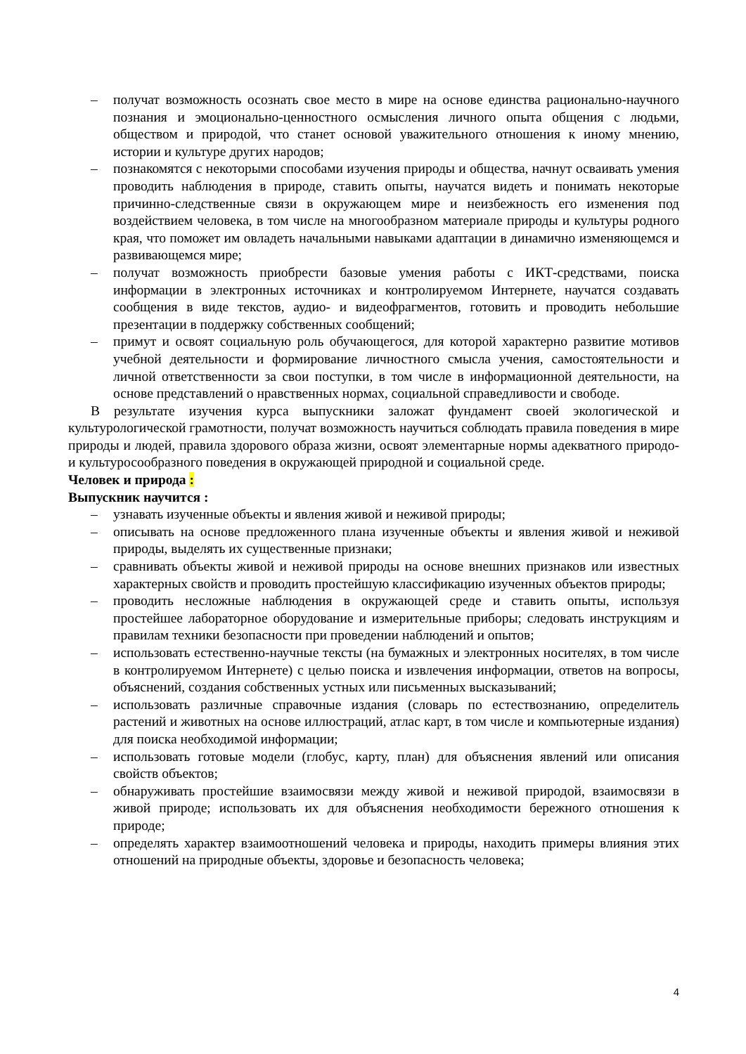– получат возможность осознать свое место в мире на основе единства рационально-научного познания и эмоционально-ценностного осмысления личного опыта общения с людьми, обществом и природой, что станет основой уважительного отношения к иному мнению, истории и культуре других народов;
– познакомятся с некоторыми способами изучения природы и общества, начнут осваивать умения проводить наблюдения в природе, ставить опыты, научатся видеть и понимать некоторые причинно-следственные связи в окружающем мире и неизбежность его изменения под воздействием человека, в том числе на многообразном материале природы и культуры родного края, что поможет им овладеть начальными навыками адаптации в динамично изменяющемся и развивающемся мире;
– получат возможность приобрести базовые умения работы с ИКТ-средствами, поиска информации в электронных источниках и контролируемом Интернете, научатся создавать сообщения в виде текстов, аудио- и видеофрагментов, готовить и проводить небольшие презентации в поддержку собственных сообщений;
– примут и освоят социальную роль обучающегося, для которой характерно развитие мотивов учебной деятельности и формирование личностного смысла учения, самостоятельности и личной ответственности за свои поступки, в том числе в информационной деятельности, на основе представлений о нравственных нормах, социальной справедливости и свободе.
В результате изучения курса выпускники заложат фундамент своей экологической и культурологической грамотности, получат возможность научиться соблюдать правила поведения в мире природы и людей, правила здорового образа жизни, освоят элементарные нормы адекватного природо- и культуросообразного поведения в окружающей природной и социальной среде.
Человек и природа :
Выпускник научится :
– узнавать изученные объекты и явления живой и неживой природы;
– описывать на основе предложенного плана изученные объекты и явления живой и неживой природы, выделять их существенные признаки;
– сравнивать объекты живой и неживой природы на основе внешних признаков или известных характерных свойств и проводить простейшую классификацию изученных объектов природы;
– проводить несложные наблюдения в окружающей среде и ставить опыты, используя простейшее лабораторное оборудование и измерительные приборы; следовать инструкциям и правилам техники безопасности при проведении наблюдений и опытов;
– использовать естественно-научные тексты (на бумажных и электронных носителях, в том числе в контролируемом Интернете) с целью поиска и извлечения информации, ответов на вопросы, объяснений, создания собственных устных или письменных высказываний;
– использовать различные справочные издания (словарь по естествознанию, определитель растений и животных на основе иллюстраций, атлас карт, в том числе и компьютерные издания) для поиска необходимой информации;
– использовать готовые модели (глобус, карту, план) для объяснения явлений или описания свойств объектов;
– обнаруживать простейшие взаимосвязи между живой и неживой природой, взаимосвязи в живой природе; использовать их для объяснения необходимости бережного отношения к природе;
– определять характер взаимоотношений человека и природы, находить примеры влияния этих отношений на природные объекты, здоровье и безопасность человека;
4